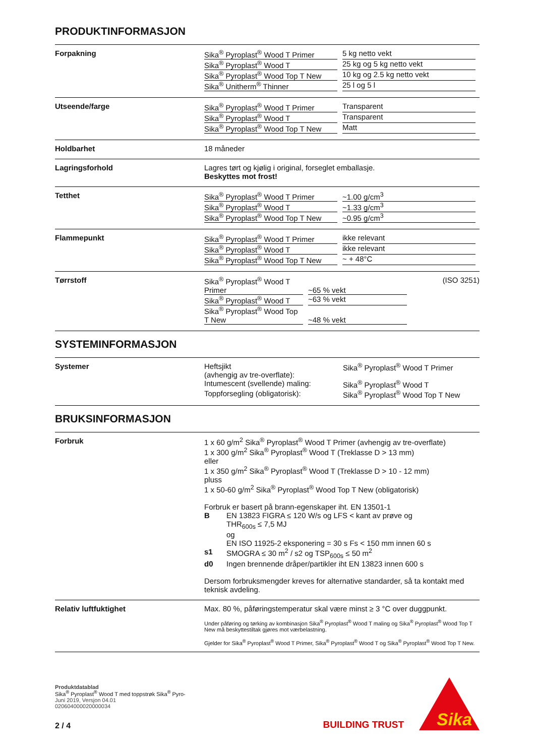PRODUKTINFORMASJON
Forpakning Sika<sup>®</sup> Pyroplast<sup>®</sup> Wood T Primer 5 kg netto vekt
Sika<sup>®</sup> Pyroplast<sup>®</sup> Wood T 25 kg og 5 kg netto vekt
Sika<sup>®</sup> Pyroplast<sup>®</sup> Wood Top T New 10 kg og 2.5 kg netto vekt
Sika<sup>®</sup> Unitherm<sup>®</sup> Thinner 25 l og 5 l
Utseende/farge Sika<sup>®</sup> Pyroplast<sup>®</sup> Wood T Primer Transparent
Sika<sup>®</sup> Pyroplast<sup>®</sup> Wood T Transparent
Sika<sup>®</sup> Pyroplast<sup>®</sup> Wood Top T New Matt
Holdbarhet 18 måneder
Lagringsforhold Lagres tørt og kjølig i original, forseglet emballasje.
Beskyttes mot frost!
Tetthet Sika<sup>®</sup> Pyroplast<sup>®</sup> Wood T Primer ~1.00 g/cm<sup>3</sup>
Sika<sup>®</sup> Pyroplast<sup>®</sup> Wood T ~1.33 g/cm<sup>3</sup>
Sika<sup>®</sup> Pyroplast<sup>®</sup> Wood Top T New ~0.95 g/cm<sup>3</sup>
Flammepunkt Sika<sup>®</sup> Pyroplast<sup>®</sup> Wood T Primer ikke relevant
Sika<sup>®</sup> Pyroplast<sup>®</sup> Wood T ikke relevant
Sika<sup>®</sup> Pyroplast<sup>®</sup> Wood Top T New ~ + 48°C
Tørrstoff Sika<sup>®</sup> Pyroplast<sup>®</sup> Wood T Primer ~65 % vekt
Sika<sup>®</sup> Pyroplast<sup>®</sup> Wood T ~63 % vekt
Sika<sup>®</sup> Pyroplast<sup>®</sup> Wood Top T New ~48 % vekt
(ISO 3251)
SYSTEMINFORMASJON
Systemer Heftsjikt
(avhengig av tre-overflate): Sika<sup>®</sup> Pyroplast<sup>®</sup> Wood T Primer
Intumescent (svellende) maling: Sika<sup>®</sup> Pyroplast<sup>®</sup> Wood T
Toppforsegling (obligatorisk): Sika<sup>®</sup> Pyroplast<sup>®</sup> Wood Top T New
BRUKSINFORMASJON
Forbruk 1 x 60 g/m<sup>2</sup> Sika<sup>®</sup> Pyroplast<sup>®</sup> Wood T Primer (avhengig av tre-overflate)
1 x 300 g/m<sup>2</sup> Sika<sup>®</sup> Pyroplast<sup>®</sup> Wood T (Treklasse D > 13 mm)
eller
1 x 350 g/m<sup>2</sup> Sika<sup>®</sup> Pyroplast<sup>®</sup> Wood T (Treklasse D > 10 - 12 mm)
pluss
1 x 50-60 g/m<sup>2</sup> Sika<sup>®</sup> Pyroplast<sup>®</sup> Wood Top T New (obligatorisk)
Forbruk er basert på brann-egenskaper iht. EN 13501-1
B EN 13823 FIGRA ≤ 120 W/s og LFS < kant av prøve og
THR<sub>600s</sub> ≤ 7,5 MJ
og
EN ISO 11925-2 eksponering = 30 s Fs < 150 mm innen 60 s
s1 SMOGRA ≤ 30 m<sup>2</sup> / s2 og TSP<sub>600s</sub> ≤ 50 m<sup>2</sup>
d0 Ingen brennende dråper/partikler iht EN 13823 innen 600 s
Dersom forbruksmengder kreves for alternative standarder, så ta kontakt med teknisk avdeling.
Relativ luftfuktighet Max. 80 %, påføringstemperatur skal være minst ≥ 3 °C over duggpunkt.
Under påføring og tørking av kombinasjon Sika<sup>®</sup> Pyroplast<sup>®</sup> Wood T maling og Sika<sup>®</sup> Pyroplast<sup>®</sup> Wood Top T New må beskyttestiltak gjøres mot værbelastning.
Gjelder for Sika<sup>®</sup> Pyroplast<sup>®</sup> Wood T Primer, Sika<sup>®</sup> Pyroplast<sup>®</sup> Wood T og Sika<sup>®</sup> Pyroplast<sup>®</sup> Wood Top T New.
Produktdatablad
Sika<sup>®</sup> Pyroplast<sup>®</sup> Wood T med toppstrøk Sika<sup>®</sup> Pyro-
Juni 2019, Versjon 04.01
020604000020000034
2 / 4
BUILDING TRUST
Sika